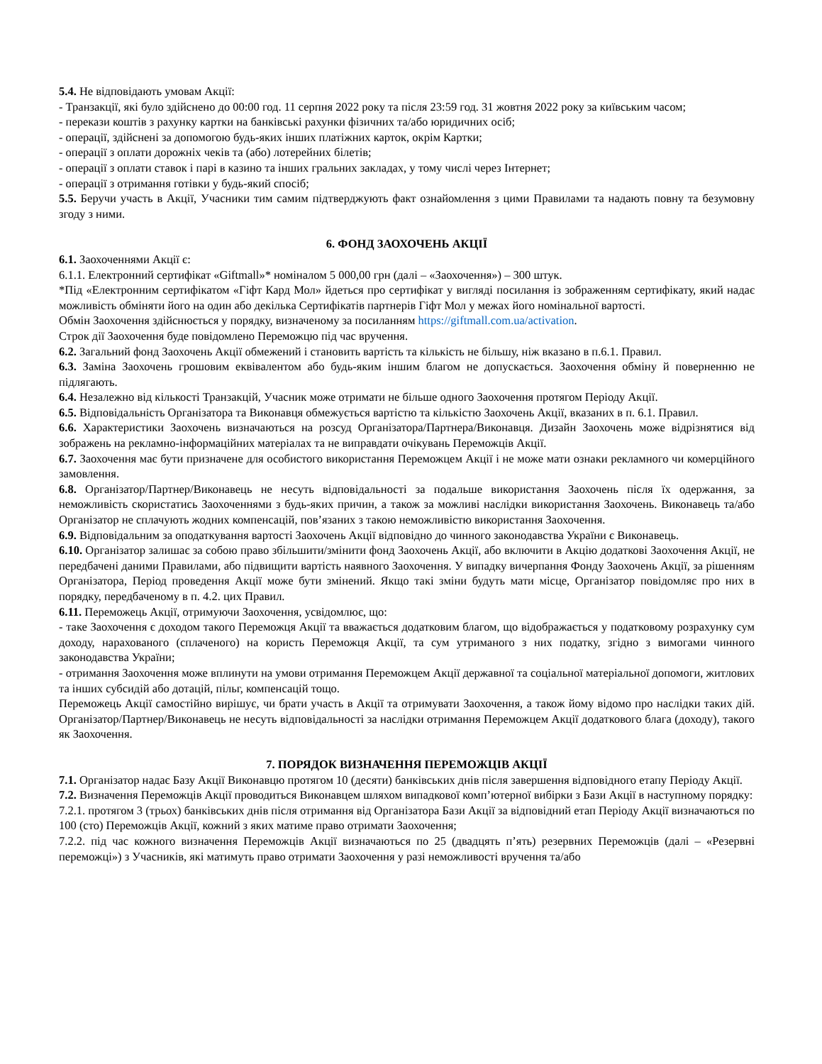5.4. Не відповідають умовам Акції:
- Транзакції, які було здійснено до 00:00 год. 11 серпня 2022 року та після 23:59 год. 31 жовтня 2022 року за київським часом;
- перекази коштів з рахунку картки на банківські рахунки фізичних та/або юридичних осіб;
- операції, здійснені за допомогою будь-яких інших платіжних карток, окрім Картки;
- операції з оплати дорожніх чеків та (або) лотерейних білетів;
- операції з оплати ставок і парі в казино та інших гральних закладах, у тому числі через Інтернет;
- операції з отримання готівки у будь-який спосіб;
5.5. Беручи участь в Акції, Учасники тим самим підтверджують факт ознайомлення з цими Правилами та надають повну та безумовну згоду з ними.
6. ФОНД ЗАОХОЧЕНЬ АКЦІЇ
6.1. Заохоченнями Акції є:
6.1.1. Електронний сертифікат «Giftmall»* номіналом 5 000,00 грн (далі – «Заохочення») – 300 штук.
*Під «Електронним сертифікатом «Гіфт Кард Мол» йдеться про сертифікат у вигляді посилання із зображенням сертифікату, який надає можливість обміняти його на один або декілька Сертифікатів партнерів Гіфт Мол у межах його номінальної вартості.
Обмін Заохочення здійснюється у порядку, визначеному за посиланням https://giftmall.com.ua/activation.
Строк дії Заохочення буде повідомлено Переможцю під час вручення.
6.2. Загальний фонд Заохочень Акції обмежений і становить вартість та кількість не більшу, ніж вказано в п.6.1. Правил.
6.3. Заміна Заохочень грошовим еквівалентом або будь-яким іншим благом не допускається. Заохочення обміну й поверненню не підлягають.
6.4. Незалежно від кількості Транзакцій, Учасник може отримати не більше одного Заохочення протягом Періоду Акції.
6.5. Відповідальність Організатора та Виконавця обмежується вартістю та кількістю Заохочень Акції, вказаних в п. 6.1. Правил.
6.6. Характеристики Заохочень визначаються на розсуд Організатора/Партнера/Виконавця. Дизайн Заохочень може відрізнятися від зображень на рекламно-інформаційних матеріалах та не виправдати очікувань Переможців Акції.
6.7. Заохочення має бути призначене для особистого використання Переможцем Акції і не може мати ознаки рекламного чи комерційного замовлення.
6.8. Організатор/Партнер/Виконавець не несуть відповідальності за подальше використання Заохочень після їх одержання, за неможливість скористатись Заохоченнями з будь-яких причин, а також за можливі наслідки використання Заохочень. Виконавець та/або Організатор не сплачують жодних компенсацій, пов’язаних з такою неможливістю використання Заохочення.
6.9. Відповідальним за оподаткування вартості Заохочень Акції відповідно до чинного законодавства України є Виконавець.
6.10. Організатор залишає за собою право збільшити/змінити фонд Заохочень Акції, або включити в Акцію додаткові Заохочення Акції, не передбачені даними Правилами, або підвищити вартість наявного Заохочення. У випадку вичерпання Фонду Заохочень Акції, за рішенням Організатора, Період проведення Акції може бути змінений. Якщо такі зміни будуть мати місце, Організатор повідомляє про них в порядку, передбаченому в п. 4.2. цих Правил.
6.11. Переможець Акції, отримуючи Заохочення, усвідомлює, що:
- таке Заохочення є доходом такого Переможця Акції та вважається додатковим благом, що відображається у податковому розрахунку сум доходу, нарахованого (сплаченого) на користь Переможця Акції, та сум утриманого з них податку, згідно з вимогами чинного законодавства України;
- отримання Заохочення може вплинути на умови отримання Переможцем Акції державної та соціальної матеріальної допомоги, житлових та інших субсидій або дотацій, пільг, компенсацій тощо.
Переможець Акції самостійно вирішує, чи брати участь в Акції та отримувати Заохочення, а також йому відомо про наслідки таких дій. Організатор/Партнер/Виконавець не несуть відповідальності за наслідки отримання Переможцем Акції додаткового блага (доходу), такого як Заохочення.
7. ПОРЯДОК ВИЗНАЧЕННЯ ПЕРЕМОЖЦІВ АКЦІЇ
7.1. Організатор надає Базу Акції Виконавцю протягом 10 (десяти) банківських днів після завершення відповідного етапу Періоду Акції.
7.2. Визначення Переможців Акції проводиться Виконавцем шляхом випадкової комп’ютерної вибірки з Бази Акції в наступному порядку:
7.2.1. протягом 3 (трьох) банківських днів після отримання від Організатора Бази Акції за відповідний етап Періоду Акції визначаються по 100 (сто) Переможців Акції, кожний з яких матиме право отримати Заохочення;
7.2.2. під час кожного визначення Переможців Акції визначаються по 25 (двадцять п’ять) резервних Переможців (далі – «Резервні переможці») з Учасників, які матимуть право отримати Заохочення у разі неможливості вручення та/або